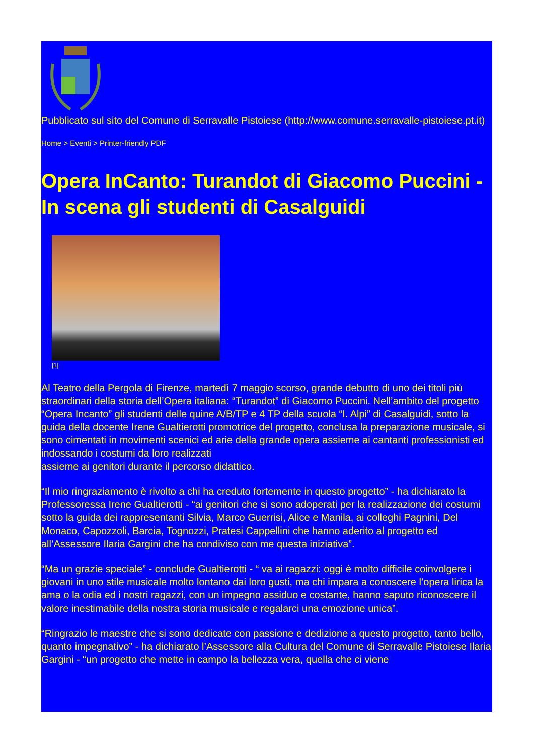Pubblicato sul sito del Comune di Serravalle Pistoiese (http://www.comune.serravalle-pistoiese.pt.it)
Home > Eventi > Printer-friendly PDF
Opera InCanto: Turandot di Giacomo Puccini - In scena gli studenti di Casalguidi
[1]
Al Teatro della Pergola di Firenze, martedì 7 maggio scorso, grande debutto di uno dei titoli più straordinari della storia dell’Opera italiana: “Turandot” di Giacomo Puccini. Nell’ambito del progetto “Opera Incanto” gli studenti delle quine A/B/TP e 4 TP della scuola “I. Alpi” di Casalguidi, sotto la guida della docente Irene Gualtierotti promotrice del progetto, conclusa la preparazione musicale, si sono cimentati in movimenti scenici ed arie della grande opera assieme ai cantanti professionisti ed indossando i costumi da loro realizzati
assieme ai genitori durante il percorso didattico.
“Il mio ringraziamento è rivolto a chi ha creduto fortemente in questo progetto” - ha dichiarato la Professoressa Irene Gualtierotti - “ai genitori che si sono adoperati per la realizzazione dei costumi sotto la guida dei rappresentanti Silvia, Marco Guerrisi, Alice e Manila, ai colleghi Pagnini, Del Monaco, Capozzoli, Barcia, Tognozzi, Pratesi Cappellini che hanno aderito al progetto ed all’Assessore Ilaria Gargini che ha condiviso con me questa iniziativa”.
“Ma un grazie speciale” - conclude Gualtierotti - “ va ai ragazzi: oggi è molto difficile coinvolgere i giovani in uno stile musicale molto lontano dai loro gusti, ma chi impara a conoscere l’opera lirica la ama o la odia ed i nostri ragazzi, con un impegno assiduo e costante, hanno saputo riconoscere il valore inestimabile della nostra storia musicale e regalarci una emozione unica”.
“Ringrazio le maestre che si sono dedicate con passione e dedizione a questo progetto, tanto bello, quanto impegnativo” - ha dichiarato l’Assessore alla Cultura del Comune di Serravalle Pistoiese Ilaria Gargini - “un progetto che mette in campo la bellezza vera, quella che ci viene